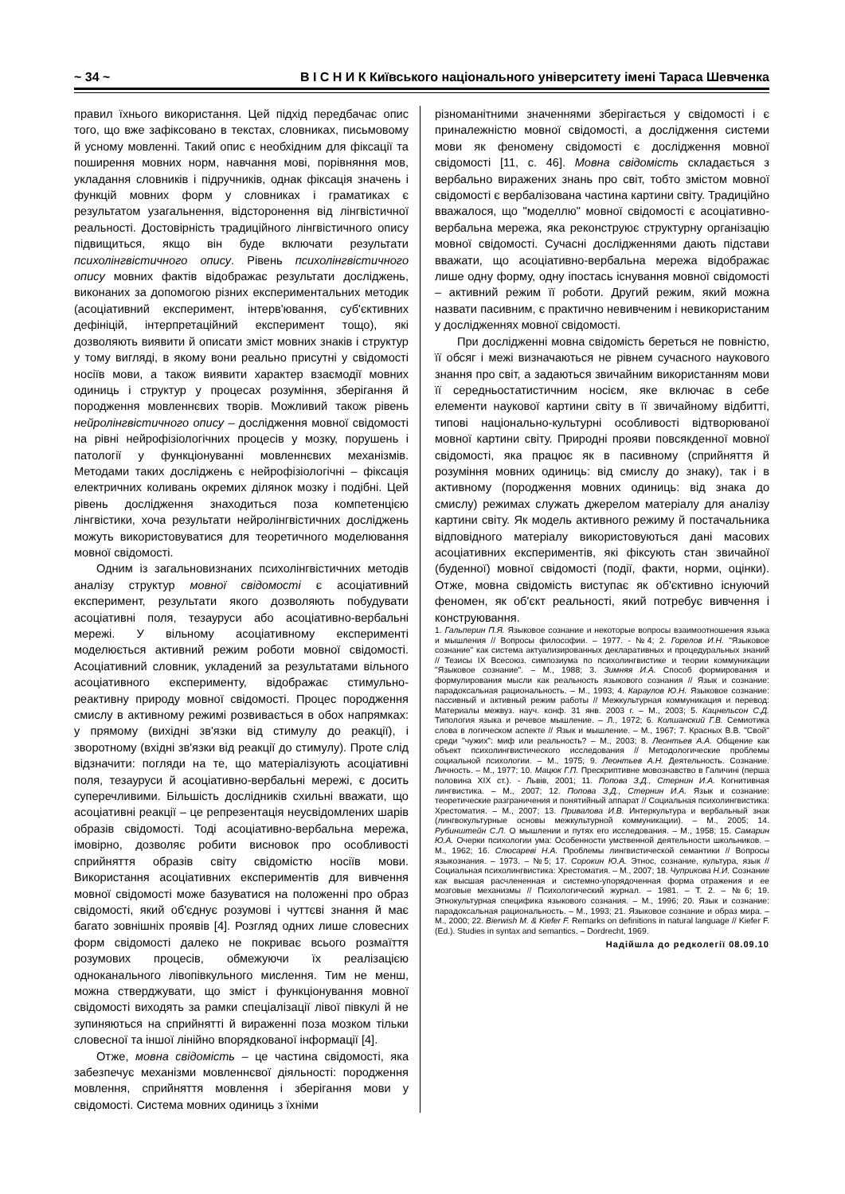~ 34 ~ В І С Н И К Київського національного університету імені Тараса Шевченка
правил їхнього використання. Цей підхід передбачає опис того, що вже зафіксовано в текстах, словниках, письмовому й усному мовленні. Такий опис є необхідним для фіксації та поширення мовних норм, навчання мові, порівняння мов, укладання словників і підручників, однак фіксація значень і функцій мовних форм у словниках і граматиках є результатом узагальнення, відсторонення від лінгвістичної реальності. Достовірність традиційного лінгвістичного опису підвищиться, якщо він буде включати результати психолінгвістичного опису. Рівень психолінгвістичного опису мовних фактів відображає результати досліджень, виконаних за допомогою різних експериментальних методик (асоціативний експеримент, інтерв'ювання, суб'єктивних дефініцій, інтерпретаційний експеримент тощо), які дозволяють виявити й описати зміст мовних знаків і структур у тому вигляді, в якому вони реально присутні у свідомості носіїв мови, а також виявити характер взаємодії мовних одиниць і структур у процесах розуміння, зберігання й породження мовленнєвих творів. Можливий також рівень нейролінгвістичного опису – дослідження мовної свідомості на рівні нейрофізіологічних процесів у мозку, порушень і патології у функціонуванні мовленнєвих механізмів. Методами таких досліджень є нейрофізіологічні – фіксація електричних коливань окремих ділянок мозку і подібні. Цей рівень дослідження знаходиться поза компетенцією лінгвістики, хоча результати нейролінгвістичних досліджень можуть використовуватися для теоретичного моделювання мовної свідомості.
Одним із загальновизнаних психолінгвістичних методів аналізу структур мовної свідомості є асоціативний експеримент, результати якого дозволяють побудувати асоціативні поля, тезауруси або асоціативно-вербальні мережі. У вільному асоціативному експерименті моделюється активний режим роботи мовної свідомості. Асоціативний словник, укладений за результатами вільного асоціативного експерименту, відображає стимульно-реактивну природу мовної свідомості. Процес породження смислу в активному режимі розвивається в обох напрямках: у прямому (вихідні зв'язки від стимулу до реакції), і зворотному (вхідні зв'язки від реакції до стимулу). Проте слід відзначити: погляди на те, що матеріалізують асоціативні поля, тезауруси й асоціативно-вербальні мережі, є досить суперечливими. Більшість дослідників схильні вважати, що асоціативні реакції – це репрезентація неусвідомлених шарів образів свідомості. Тоді асоціативно-вербальна мережа, імовірно, дозволяє робити висновок про особливості сприйняття образів світу свідомістю носіїв мови. Використання асоціативних експериментів для вивчення мовної свідомості може базуватися на положенні про образ свідомості, який об'єднує розумові і чуттєві знання й має багато зовнішніх проявів [4]. Розгляд одних лише словесних форм свідомості далеко не покриває всього розмаїття розумових процесів, обмежуючи їх реалізацією одноканального лівопівкульного мислення. Тим не менш, можна стверджувати, що зміст і функціонування мовної свідомості виходять за рамки спеціалізації лівої півкулі й не зупиняються на сприйнятті й вираженні поза мозком тільки словесної та іншої лінійно впорядкованої інформації [4].
Отже, мовна свідомість – це частина свідомості, яка забезпечує механізми мовленнєвої діяльності: породження мовлення, сприйняття мовлення і зберігання мови у свідомості. Система мовних одиниць з їхніми
різноманітними значеннями зберігається у свідомості і є приналежністю мовної свідомості, а дослідження системи мови як феномену свідомості є дослідження мовної свідомості [11, с. 46]. Мовна свідомість складається з вербально виражених знань про світ, тобто змістом мовної свідомості є вербалізована частина картини світу. Традиційно вважалося, що "моделлю" мовної свідомості є асоціативно-вербальна мережа, яка реконструює структурну організацію мовної свідомості. Сучасні дослідженнями дають підстави вважати, що асоціативно-вербальна мережа відображає лише одну форму, одну іпостась існування мовної свідомості – активний режим її роботи. Другий режим, який можна назвати пасивним, є практично невивченим і невикористаним у дослідженнях мовної свідомості.
При дослідженні мовна свідомість береться не повністю, її обсяг і межі визначаються не рівнем сучасного наукового знання про світ, а задаються звичайним використанням мови її середньостатистичним носієм, яке включає в себе елементи наукової картини світу в її звичайному відбитті, типові національно-культурні особливості відтворюваної мовної картини світу. Природні прояви повсякденної мовної свідомості, яка працює як в пасивному (сприйняття й розуміння мовних одиниць: від смислу до знаку), так і в активному (породження мовних одиниць: від знака до смислу) режимах служать джерелом матеріалу для аналізу картини світу. Як модель активного режиму й постачальника відповідного матеріалу використовуються дані масових асоціативних експериментів, які фіксують стан звичайної (буденної) мовної свідомості (події, факти, норми, оцінки). Отже, мовна свідомість виступає як об'єктивно існуючий феномен, як об'єкт реальності, який потребує вивчення і конструювання.
1. Гальперин П.Я. Языковое сознание и некоторые вопросы взаимоотношения языка и мышления // Вопросы философии. – 1977. - №4; 2. Горелов И.Н. "Языковое сознание" как система актуализированных декларативных и процедуральных знаний // Тезисы IX Всесоюз. симпозиума по психолингвистике и теории коммуникации "Языковое сознание". – М., 1988; 3. Зимняя И.А. Способ формирования и формулирования мысли как реальность языкового сознания // Язык и сознание: парадоксальная рациональность. – М., 1993; 4. Караулов Ю.Н. Языковое сознание: пассивный и активный режим работы // Межкультурная коммуникация и перевод: Материалы межвуз. науч. конф. 31 янв. 2003 г. – М., 2003; 5. Кацнельсон С.Д. Типология языка и речевое мышление. – Л., 1972; 6. Колшанский Г.В. Семиотика слова в логическом аспекте // Язык и мышление. – М., 1967; 7. Красных В.В. "Свой" среди "чужих": миф или реальность? – М., 2003; 8. Леонтьев А.А. Общение как объект психолингвистического исследования // Методологические проблемы социальной психологии. – М., 1975; 9. Леонтьев А.Н. Деятельность. Сознание. Личность. – М., 1977; 10. Мацюк Г.П. Прескриптивне мовознавство в Галичині (перша половина XIX ст.). - Львів, 2001; 11. Попова З.Д., Стернин И.А. Когнитивная лингвистика. – М., 2007; 12. Попова З.Д., Стернин И.А. Язык и сознание: теоретические разграничения и понятийный аппарат // Социальная психолингвистика: Хрестоматия. – М., 2007; 13. Привалова И.В. Интеркультура и вербальный знак (лингвокультурные основы межкультурной коммуникации). – М., 2005; 14. Рубинштейн С.Л. О мышлении и путях его исследования. – М., 1958; 15. Самарин Ю.А. Очерки психологии ума: Особенности умственной деятельности школьников. – М., 1962; 16. Слюсареві Н.А. Проблемы лингвистической семантики // Вопросы языкознания. – 1973. – №5; 17. Сорокин Ю.А. Этнос, сознание, культура, язык // Социальная психолингвистика: Хрестоматия. – М., 2007; 18. Чуприкова Н.И. Сознание как высшая расчлененная и системно-упорядоченная форма отражения и ее мозговые механизмы // Психологический журнал. – 1981. – Т. 2. – №6; 19. Этнокультурная специфика языкового сознания. – М., 1996; 20. Язык и сознание: парадоксальная рациональность. – М., 1993; 21. Языковое сознание и образ мира. – М., 2000; 22. Bierwish M. & Kiefer F. Remarks on definitions in natural language // Kiefer F. (Ed.). Studies in syntax and semantics. – Dordrecht, 1969.
Надійшла до редколегії 08.09.10